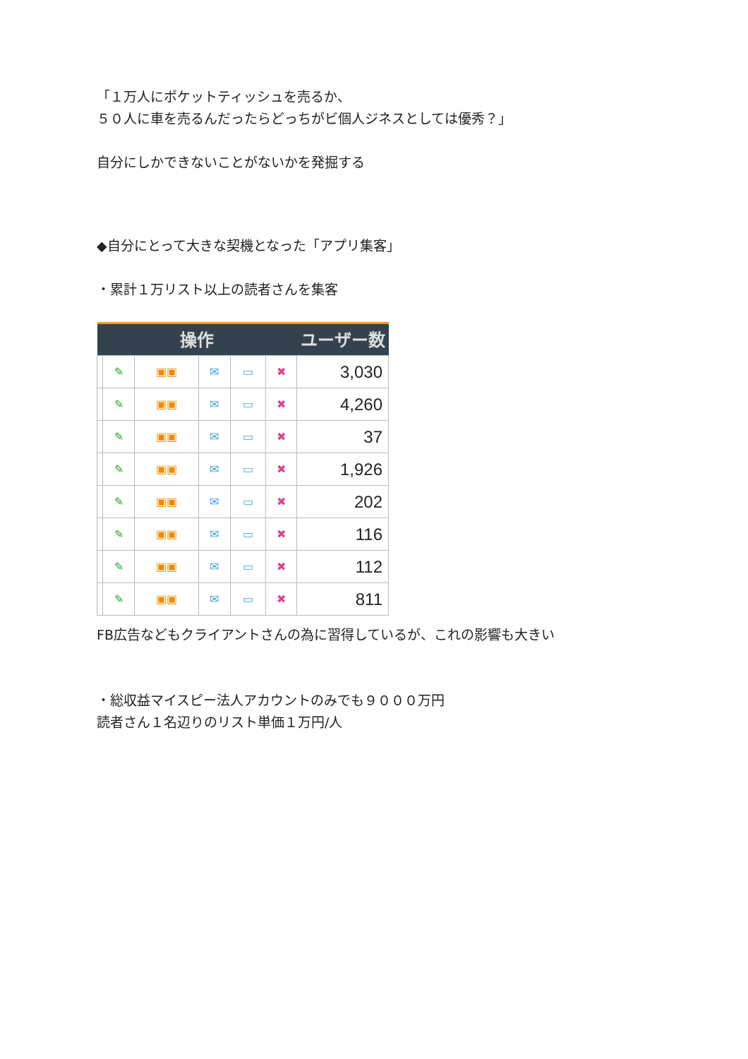「１万人にポケットティッシュを売るか、
５０人に車を売るんだったらどっちがビ個人ジネスとしては優秀？」
自分にしかできないことがないかを発掘する
◆自分にとって大きな契機となった「アプリ集客」
・累計１万リスト以上の読者さんを集客
| 操作 | | | | | | ユーザー数 |
| --- | --- | --- | --- | --- | --- | --- |
| | ✎ | ▣▣ | ✉ | ▭ | ✖ | 3,030 |
| | ✎ | ▣▣ | ✉ | ▭ | ✖ | 4,260 |
| | ✎ | ▣▣ | ✉ | ▭ | ✖ | 37 |
| | ✎ | ▣▣ | ✉ | ▭ | ✖ | 1,926 |
| | ✎ | ▣▣ | ✉ | ▭ | ✖ | 202 |
| | ✎ | ▣▣ | ✉ | ▭ | ✖ | 116 |
| | ✎ | ▣▣ | ✉ | ▭ | ✖ | 112 |
| | ✎ | ▣▣ | ✉ | ▭ | ✖ | 811 |
FB広告などもクライアントさんの為に習得しているが、これの影響も大きい
・総収益マイスピー法人アカウントのみでも９０００万円
読者さん１名辺りのリスト単価１万円/人